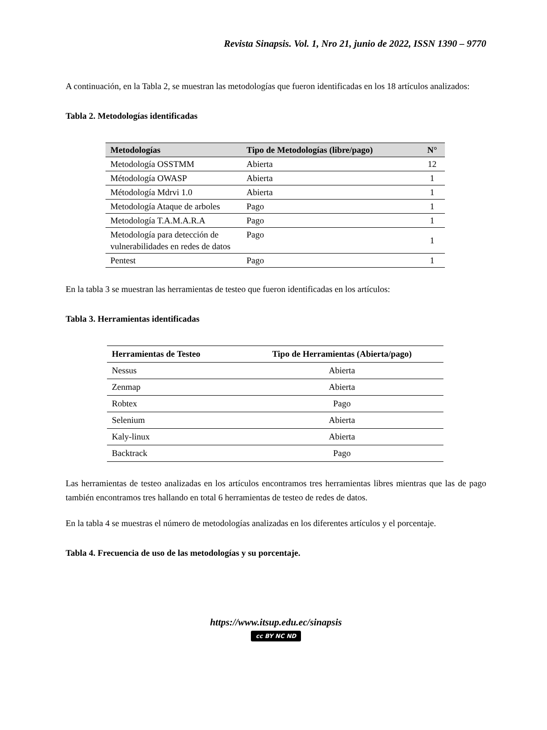Revista Sinapsis. Vol. 1, Nro 21, junio de 2022, ISSN 1390 – 9770
A continuación, en la Tabla 2, se muestran las metodologías que fueron identificadas en los 18 artículos analizados:
Tabla 2. Metodologías identificadas
| Metodologías | Tipo de Metodologías (libre/pago) | N° |
| --- | --- | --- |
| Metodología OSSTMM | Abierta | 12 |
| Métodología OWASP | Abierta | 1 |
| Métodología Mdrvi 1.0 | Abierta | 1 |
| Metodología Ataque de arboles | Pago | 1 |
| Metodología T.A.M.A.R.A | Pago | 1 |
| Metodología para detección de vulnerabilidades en redes de datos | Pago | 1 |
| Pentest | Pago | 1 |
En la tabla 3 se muestran las herramientas de testeo que fueron identificadas en los artículos:
Tabla 3. Herramientas identificadas
| Herramientas de Testeo | Tipo de Herramientas (Abierta/pago) |
| --- | --- |
| Nessus | Abierta |
| Zenmap | Abierta |
| Robtex | Pago |
| Selenium | Abierta |
| Kaly-linux | Abierta |
| Backtrack | Pago |
Las herramientas de testeo analizadas en los artículos encontramos tres herramientas libres mientras que las de pago también encontramos tres hallando en total 6 herramientas de testeo de redes de datos.
En la tabla 4 se muestras el número de metodologías analizadas en los diferentes artículos y el porcentaje.
Tabla 4. Frecuencia de uso de las metodologías y su porcentaje.
https://www.itsup.edu.ec/sinapsis
cc BY NC ND